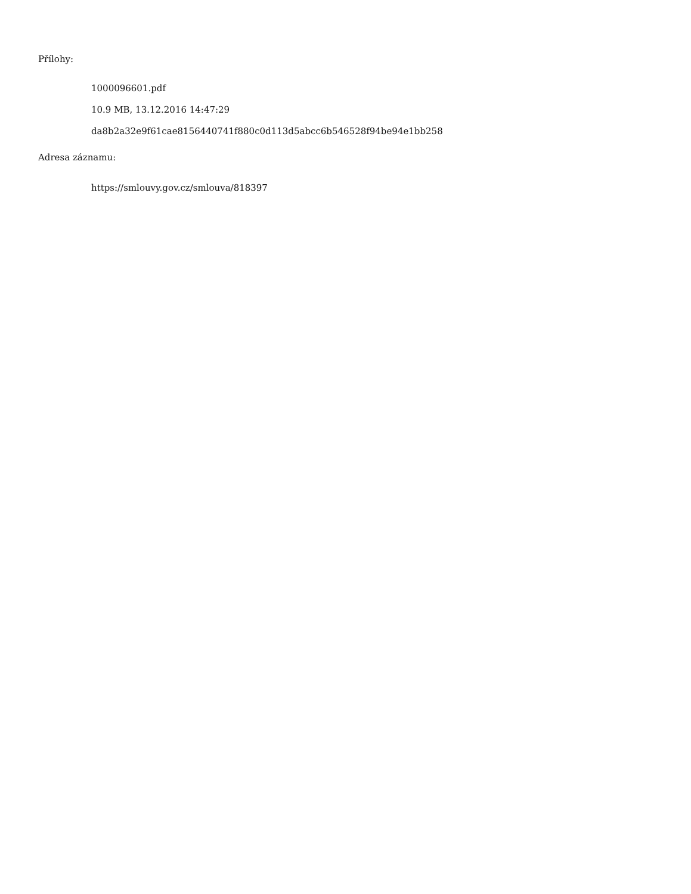Přílohy:
1000096601.pdf
10.9 MB, 13.12.2016 14:47:29
da8b2a32e9f61cae8156440741f880c0d113d5abcc6b546528f94be94e1bb258
Adresa záznamu:
https://smlouvy.gov.cz/smlouva/818397